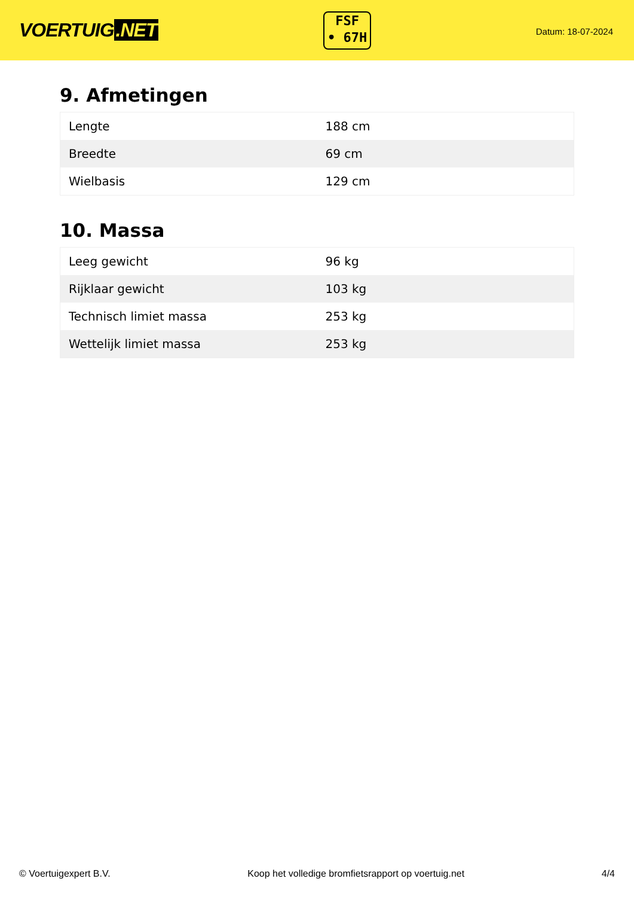VOERTUIG.NET
FSF
• 67H
Datum: 18-07-2024
9. Afmetingen
| Lengte | 188 cm |
| Breedte | 69 cm |
| Wielbasis | 129 cm |
10. Massa
| Leeg gewicht | 96 kg |
| Rijklaar gewicht | 103 kg |
| Technisch limiet massa | 253 kg |
| Wettelijk limiet massa | 253 kg |
© Voertuigexpert B.V. Koop het volledige bromfietsrapport op voertuig.net 4/4